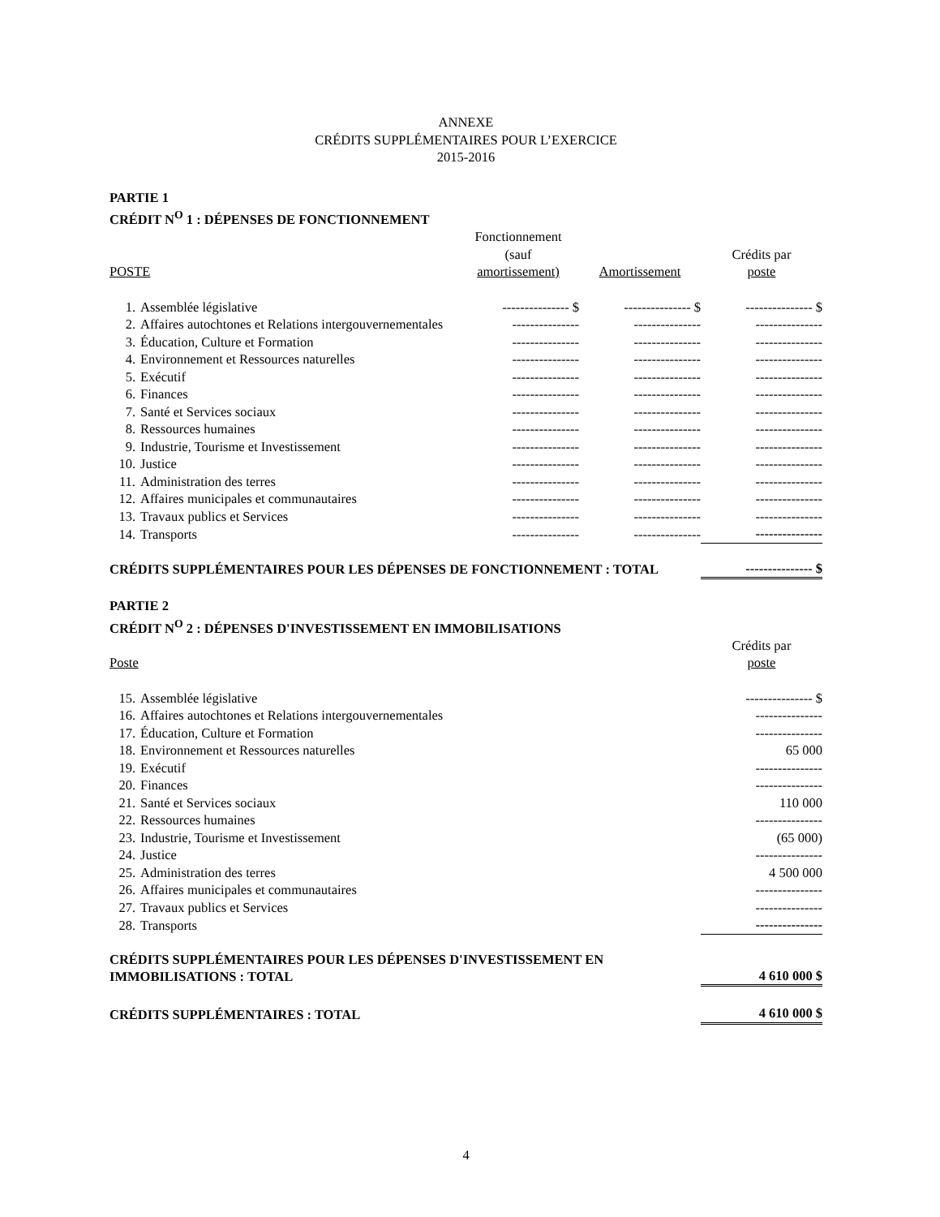ANNEXE
CRÉDITS SUPPLÉMENTAIRES POUR L’EXERCICE
2015-2016
PARTIE 1
CRÉDIT N<sup>O</sup> 1 : DÉPENSES DE FONCTIONNEMENT
| POSTE | | Fonctionnement (sauf amortissement) | Amortissement | Crédits par poste |
| --- | --- | --- | --- | --- |
| 1. | Assemblée législative | --------------- $ | --------------- $ | --------------- $ |
| 2. | Affaires autochtones et Relations intergouvernementales | --------------- | --------------- | --------------- |
| 3. | Éducation, Culture et Formation | --------------- | --------------- | --------------- |
| 4. | Environnement et Ressources naturelles | --------------- | --------------- | --------------- |
| 5. | Exécutif | --------------- | --------------- | --------------- |
| 6. | Finances | --------------- | --------------- | --------------- |
| 7. | Santé et Services sociaux | --------------- | --------------- | --------------- |
| 8. | Ressources humaines | --------------- | --------------- | --------------- |
| 9. | Industrie, Tourisme et Investissement | --------------- | --------------- | --------------- |
| 10. | Justice | --------------- | --------------- | --------------- |
| 11. | Administration des terres | --------------- | --------------- | --------------- |
| 12. | Affaires municipales et communautaires | --------------- | --------------- | --------------- |
| 13. | Travaux publics et Services | --------------- | --------------- | --------------- |
| 14. | Transports | --------------- | --------------- | --------------- |
| CRÉDITS SUPPLÉMENTAIRES POUR LES DÉPENSES DE FONCTIONNEMENT : TOTAL | | | | --------------- $ |
PARTIE 2
CRÉDIT N<sup>O</sup> 2 : DÉPENSES D'INVESTISSEMENT EN IMMOBILISATIONS
| Poste | | Crédits par poste |
| --- | --- | --- |
| 15. | Assemblée législative | --------------- $ |
| 16. | Affaires autochtones et Relations intergouvernementales | --------------- |
| 17. | Éducation, Culture et Formation | --------------- |
| 18. | Environnement et Ressources naturelles | 65 000 |
| 19. | Exécutif | --------------- |
| 20. | Finances | --------------- |
| 21. | Santé et Services sociaux | 110 000 |
| 22. | Ressources humaines | --------------- |
| 23. | Industrie, Tourisme et Investissement | (65 000) |
| 24. | Justice | --------------- |
| 25. | Administration des terres | 4 500 000 |
| 26. | Affaires municipales et communautaires | --------------- |
| 27. | Travaux publics et Services | --------------- |
| 28. | Transports | --------------- |
| CRÉDITS SUPPLÉMENTAIRES POUR LES DÉPENSES D'INVESTISSEMENT EN IMMOBILISATIONS : TOTAL | | 4 610 000 $ |
| CRÉDITS SUPPLÉMENTAIRES : TOTAL | | 4 610 000 $ |
4